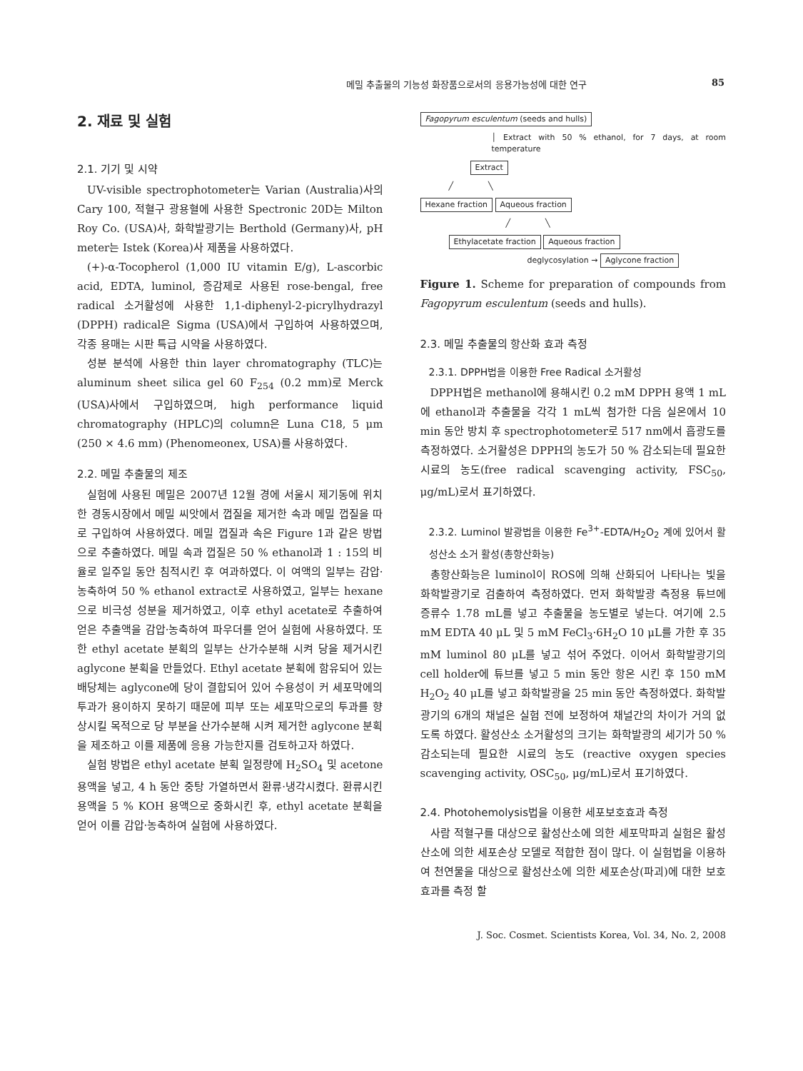메밀 추출물의 기능성 화장품으로서의 응용가능성에 대한 연구 85
2. 재료 및 실험
2.1. 기기 및 시약
UV-visible spectrophotometer는 Varian (Australia)사의 Cary 100, 적혈구 광용혈에 사용한 Spectronic 20D는 Milton Roy Co. (USA)사, 화학발광기는 Berthold (Germany)사, pH meter는 Istek (Korea)사 제품을 사용하였다.
(+)-α-Tocopherol (1,000 IU vitamin E/g), L-ascorbic acid, EDTA, luminol, 증감제로 사용된 rose-bengal, free radical 소거활성에 사용한 1,1-diphenyl-2-picrylhydrazyl (DPPH) radical은 Sigma (USA)에서 구입하여 사용하였으며, 각종 용매는 시판 특급 시약을 사용하였다.
성분 분석에 사용한 thin layer chromatography (TLC)는 aluminum sheet silica gel 60 F<sub>254</sub> (0.2 mm)로 Merck (USA)사에서 구입하였으며, high performance liquid chromatography (HPLC)의 column은 Luna C18, 5 μm (250 × 4.6 mm) (Phenomeonex, USA)를 사용하였다.
2.2. 메밀 추출물의 제조
실험에 사용된 메밀은 2007년 12월 경에 서울시 제기동에 위치한 경동시장에서 메밀 씨앗에서 껍질을 제거한 속과 메밀 껍질을 따로 구입하여 사용하였다. 메밀 껍질과 속은 Figure 1과 같은 방법으로 추출하였다. 메밀 속과 껍질은 50 % ethanol과 1 : 15의 비율로 일주일 동안 침적시킨 후 여과하였다. 이 여액의 일부는 감압·농축하여 50 % ethanol extract로 사용하였고, 일부는 hexane으로 비극성 성분을 제거하였고, 이후 ethyl acetate로 추출하여 얻은 추출액을 감압·농축하여 파우더를 얻어 실험에 사용하였다. 또한 ethyl acetate 분획의 일부는 산가수분해 시켜 당을 제거시킨 aglycone 분획을 만들었다. Ethyl acetate 분획에 함유되어 있는 배당체는 aglycone에 당이 결합되어 있어 수용성이 커 세포막에의 투과가 용이하지 못하기 때문에 피부 또는 세포막으로의 투과를 향상시킬 목적으로 당 부분을 산가수분해 시켜 제거한 aglycone 분획을 제조하고 이를 제품에 응용 가능한지를 검토하고자 하였다.
실험 방법은 ethyl acetate 분획 일정량에 H<sub>2</sub>SO<sub>4</sub> 및 acetone 용액을 넣고, 4 h 동안 중탕 가열하면서 환류·냉각시켰다. 환류시킨 용액을 5 % KOH 용액으로 중화시킨 후, ethyl acetate 분획을 얻어 이를 감압·농축하여 실험에 사용하였다.
Fagopyrum esculentum (seeds and hulls)
│ Extract with 50 % ethanol, for 7 days, at room temperature
Extract
╱ ╲
Hexane fraction Aqueous fraction
╱ ╲
Ethylacetate fraction Aqueous fraction
deglycosylation → Aglycone fraction
Figure 1. Scheme for preparation of compounds from Fagopyrum esculentum (seeds and hulls).
2.3. 메밀 추출물의 항산화 효과 측정
2.3.1. DPPH법을 이용한 Free Radical 소거활성
DPPH법은 methanol에 용해시킨 0.2 mM DPPH 용액 1 mL에 ethanol과 추출물을 각각 1 mL씩 첨가한 다음 실온에서 10 min 동안 방치 후 spectrophotometer로 517 nm에서 흡광도를 측정하였다. 소거활성은 DPPH의 농도가 50 % 감소되는데 필요한 시료의 농도(free radical scavenging activity, FSC<sub>50</sub>, μg/mL)로서 표기하였다.
2.3.2. Luminol 발광법을 이용한 Fe<sup>3+</sup>-EDTA/H<sub>2</sub>O<sub>2</sub> 계에 있어서 활성산소 소거 활성(총항산화능)
총항산화능은 luminol이 ROS에 의해 산화되어 나타나는 빛을 화학발광기로 검출하여 측정하였다. 먼저 화학발광 측정용 튜브에 증류수 1.78 mL를 넣고 추출물을 농도별로 넣는다. 여기에 2.5 mM EDTA 40 μL 및 5 mM FeCl<sub>3</sub>·6H<sub>2</sub>O 10 μL를 가한 후 35 mM luminol 80 μL를 넣고 섞어 주었다. 이어서 화학발광기의 cell holder에 튜브를 넣고 5 min 동안 항온 시킨 후 150 mM H<sub>2</sub>O<sub>2</sub> 40 μL를 넣고 화학발광을 25 min 동안 측정하였다. 화학발광기의 6개의 채널은 실험 전에 보정하여 채널간의 차이가 거의 없도록 하였다. 활성산소 소거활성의 크기는 화학발광의 세기가 50 % 감소되는데 필요한 시료의 농도 (reactive oxygen species scavenging activity, OSC<sub>50</sub>, μg/mL)로서 표기하였다.
2.4. Photohemolysis법을 이용한 세포보호효과 측정
사람 적혈구를 대상으로 활성산소에 의한 세포막파괴 실험은 활성산소에 의한 세포손상 모델로 적합한 점이 많다. 이 실험법을 이용하여 천연물을 대상으로 활성산소에 의한 세포손상(파괴)에 대한 보호효과를 측정 할
J. Soc. Cosmet. Scientists Korea, Vol. 34, No. 2, 2008